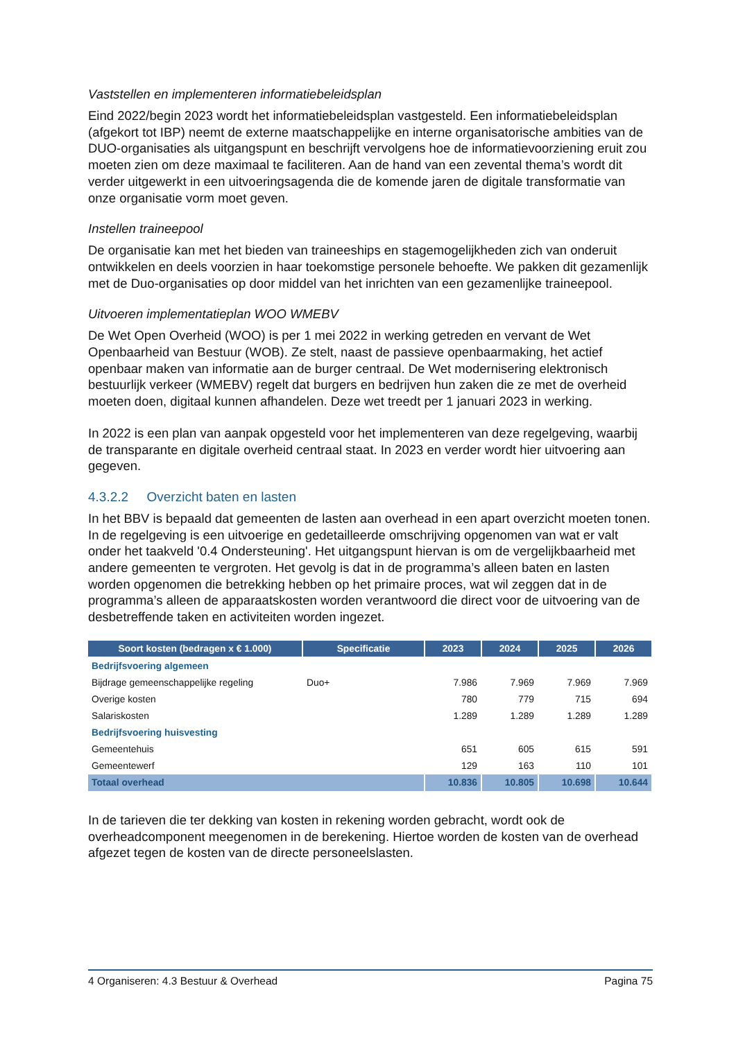Vaststellen en implementeren informatiebeleidsplan
Eind 2022/begin 2023 wordt het informatiebeleidsplan vastgesteld. Een informatiebeleidsplan (afgekort tot IBP) neemt de externe maatschappelijke en interne organisatorische ambities van de DUO-organisaties als uitgangspunt en beschrijft vervolgens hoe de informatievoorziening eruit zou moeten zien om deze maximaal te faciliteren. Aan de hand van een zevental thema’s wordt dit verder uitgewerkt in een uitvoeringsagenda die de komende jaren de digitale transformatie van onze organisatie vorm moet geven.
Instellen traineepool
De organisatie kan met het bieden van traineeships en stagemogelijkheden zich van onderuit ontwikkelen en deels voorzien in haar toekomstige personele behoefte. We pakken dit gezamenlijk met de Duo-organisaties op door middel van het inrichten van een gezamenlijke traineepool.
Uitvoeren implementatieplan WOO WMEBV
De Wet Open Overheid (WOO) is per 1 mei 2022 in werking getreden en vervant de Wet Openbaarheid van Bestuur (WOB). Ze stelt, naast de passieve openbaarmaking, het actief openbaar maken van informatie aan de burger centraal. De Wet modernisering elektronisch bestuurlijk verkeer (WMEBV) regelt dat burgers en bedrijven hun zaken die ze met de overheid moeten doen, digitaal kunnen afhandelen. Deze wet treedt per 1 januari 2023 in werking.
In 2022 is een plan van aanpak opgesteld voor het implementeren van deze regelgeving, waarbij de transparante en digitale overheid centraal staat. In 2023 en verder wordt hier uitvoering aan gegeven.
4.3.2.2 Overzicht baten en lasten
In het BBV is bepaald dat gemeenten de lasten aan overhead in een apart overzicht moeten tonen. In de regelgeving is een uitvoerige en gedetailleerde omschrijving opgenomen van wat er valt onder het taakveld '0.4 Ondersteuning'. Het uitgangspunt hiervan is om de vergelijkbaarheid met andere gemeenten te vergroten. Het gevolg is dat in de programma’s alleen baten en lasten worden opgenomen die betrekking hebben op het primaire proces, wat wil zeggen dat in de programma’s alleen de apparaatskosten worden verantwoord die direct voor de uitvoering van de desbetreffende taken en activiteiten worden ingezet.
| Soort kosten (bedragen x € 1.000) | Specificatie | 2023 | 2024 | 2025 | 2026 |
| --- | --- | --- | --- | --- | --- |
| Bedrijfsvoering algemeen | | | | | |
| Bijdrage gemeenschappelijke regeling | Duo+ | 7.986 | 7.969 | 7.969 | 7.969 |
| Overige kosten | | 780 | 779 | 715 | 694 |
| Salariskosten | | 1.289 | 1.289 | 1.289 | 1.289 |
| Bedrijfsvoering huisvesting | | | | | |
| Gemeentehuis | | 651 | 605 | 615 | 591 |
| Gemeentewerf | | 129 | 163 | 110 | 101 |
| Totaal overhead | | 10.836 | 10.805 | 10.698 | 10.644 |
In de tarieven die ter dekking van kosten in rekening worden gebracht, wordt ook de overheadcomponent meegenomen in de berekening. Hiertoe worden de kosten van de overhead afgezet tegen de kosten van de directe personeelslasten.
4 Organiseren: 4.3 Bestuur & Overhead Pagina 75